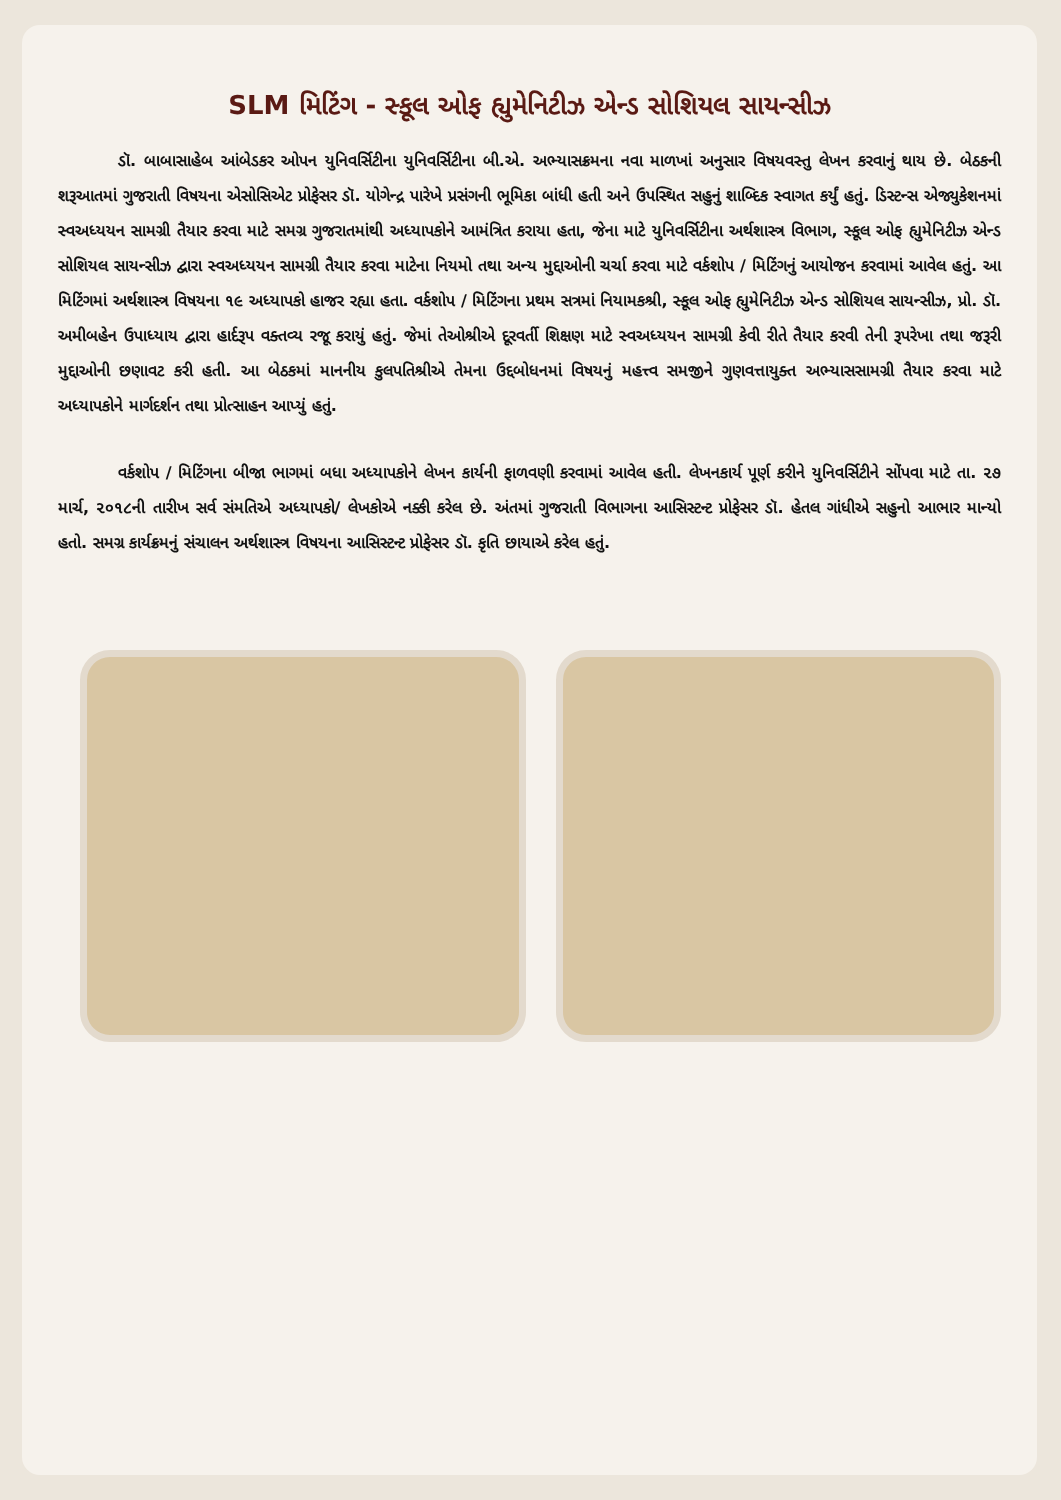SLM મિટિંગ - સ્કૂલ ઓફ હ્યુમેનિટીઝ એન્ડ સોશિયલ સાયન્સીઝ
ડૉ. બાબાસાહેબ આંબેડકર ઓપન યુનિવર્સિટીના યુનિવર્સિટીના બી.એ. અભ્યાસક્રમના નવા માળખાં અનુસાર વિષયવસ્તુ લેખન કરવાનું થાય છે. બેઠકની શરૂઆતમાં ગુજરાતી વિષયના એસોસિએટ પ્રોફેસર ડૉ. યોગેન્દ્ર પારેખે પ્રસંગની ભૂમિકા બાંધી હતી અને ઉપસ્થિત સહુનું શાબ્દિક સ્વાગત કર્યું હતું. ડિસ્ટન્સ એજ્યુકેશનમાં સ્વઅધ્યયન સામગ્રી તૈયાર કરવા માટે સમગ્ર ગુજરાતમાંથી અધ્યાપકોને આમંત્રિત કરાયા હતા, જેના માટે યુનિવર્સિટીના અર્થશાસ્ત્ર વિભાગ, સ્કૂલ ઓફ હ્યુમેનિટીઝ એન્ડ સોશિયલ સાયન્સીઝ દ્વારા સ્વઅધ્યયન સામગ્રી તૈયાર કરવા માટેના નિયમો તથા અન્ય મુદ્દાઓની ચર્ચા કરવા માટે વર્કશોપ / મિટિંગનું આયોજન કરવામાં આવેલ હતું. આ મિટિંગમાં અર્થશાસ્ત્ર વિષયના ૧૯ અધ્યાપકો હાજર રહ્યા હતા. વર્કશોપ / મિટિંગના પ્રથમ સત્રમાં નિયામકશ્રી, સ્કૂલ ઓફ હ્યુમેનિટીઝ એન્ડ સોશિયલ સાયન્સીઝ, પ્રો. ડૉ. અમીબહેન ઉપાધ્યાય દ્વારા હાર્દરૂપ વક્તવ્ય રજૂ કરાયું હતું. જેમાં તેઓશ્રીએ દૂરવર્તી શિક્ષણ માટે સ્વઅધ્યયન સામગ્રી કેવી રીતે તૈયાર કરવી તેની રૂપરેખા તથા જરૂરી મુદ્દાઓની છણાવટ કરી હતી. આ બેઠકમાં માનનીય કુલપતિશ્રીએ તેમના ઉદ્દબોધનમાં વિષયનું મહત્ત્વ સમજીને ગુણવત્તાયુક્ત અભ્યાસસામગ્રી તૈયાર કરવા માટે અધ્યાપકોને માર્ગદર્શન તથા પ્રોત્સાહન આપ્યું હતું.
વર્કશોપ / મિટિંગના બીજા ભાગમાં બધા અધ્યાપકોને લેખન કાર્યની ફાળવણી કરવામાં આવેલ હતી. લેખનકાર્ય પૂર્ણ કરીને યુનિવર્સિટીને સોંપવા માટે તા. ૨૭ માર્ચ, ૨૦૧૮ની તારીખ સર્વ સંમતિએ અધ્યાપકો/ લેખકોએ નક્કી કરેલ છે. અંતમાં ગુજરાતી વિભાગના આસિસ્ટન્ટ પ્રોફેસર ડૉ. હેતલ ગાંધીએ સહુનો આભાર માન્યો હતો. સમગ્ર કાર્યક્રમનું સંચાલન અર્થશાસ્ત્ર વિષયના આસિસ્ટન્ટ પ્રોફેસર ડૉ. કૃતિ છાયાએ કરેલ હતું.